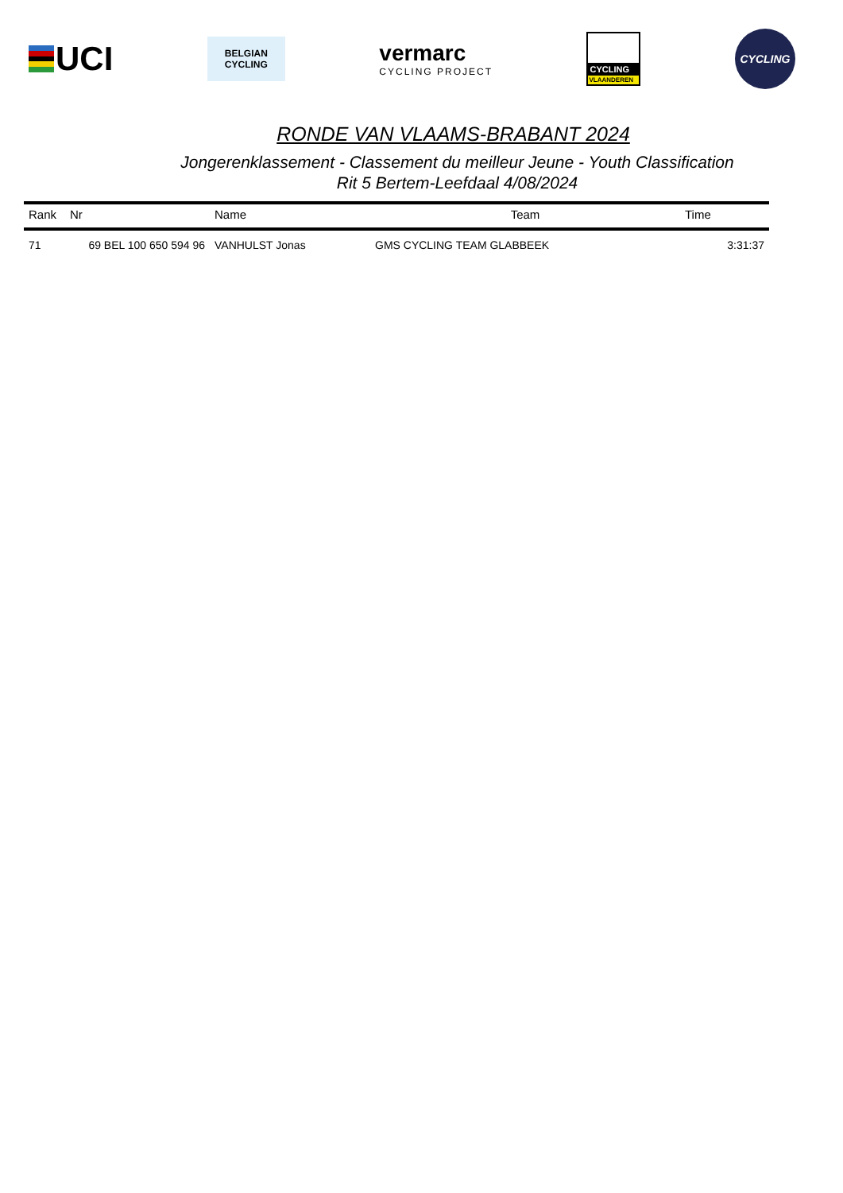UCI
BELGIAN
CYCLING
vermarc
CYCLING PROJECT
CYCLING
VLAANDEREN
CYCLING
RONDE VAN VLAAMS-BRABANT 2024
Jongerenklassement - Classement du meilleur Jeune - Youth Classification
Rit 5 Bertem-Leefdaal 4/08/2024
| Rank | Nr | Name | Team | Time |
| --- | --- | --- | --- | --- |
| 71 | 69 BEL 100 650 594 96 | VANHULST Jonas | GMS CYCLING TEAM GLABBEEK | 3:31:37 |